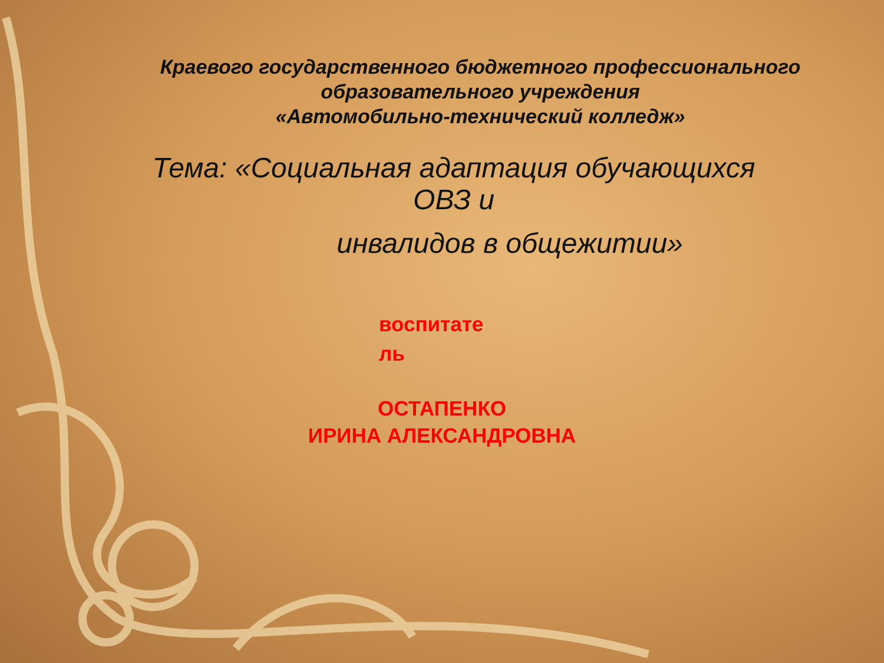Краевого государственного бюджетного профессионального
образовательного учреждения
«Автомобильно-технический колледж»
Тема: «Социальная адаптация обучающихся
ОВЗ и
инвалидов в общежитии»
воспитате ль
ОСТАПЕНКО
ИРИНА АЛЕКСАНДРОВНА